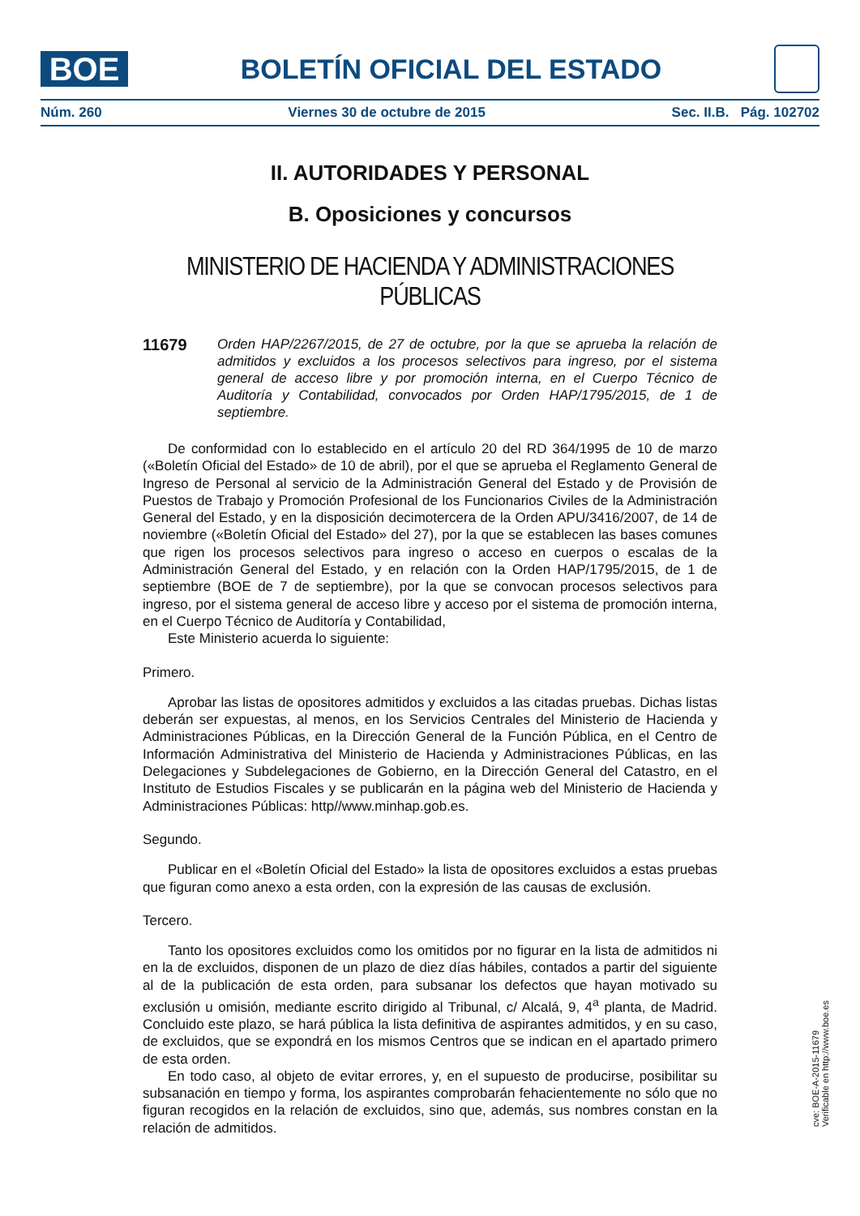BOE
BOLETÍN OFICIAL DEL ESTADO
Núm. 260 Viernes 30 de octubre de 2015 Sec. II.B. Pág. 102702
II. AUTORIDADES Y PERSONAL
B. Oposiciones y concursos
MINISTERIO DE HACIENDA Y ADMINISTRACIONES PÚBLICAS
11679
Orden HAP/2267/2015, de 27 de octubre, por la que se aprueba la relación de admitidos y excluidos a los procesos selectivos para ingreso, por el sistema general de acceso libre y por promoción interna, en el Cuerpo Técnico de Auditoría y Contabilidad, convocados por Orden HAP/1795/2015, de 1 de septiembre.
De conformidad con lo establecido en el artículo 20 del RD 364/1995 de 10 de marzo («Boletín Oficial del Estado» de 10 de abril), por el que se aprueba el Reglamento General de Ingreso de Personal al servicio de la Administración General del Estado y de Provisión de Puestos de Trabajo y Promoción Profesional de los Funcionarios Civiles de la Administración General del Estado, y en la disposición decimotercera de la Orden APU/3416/2007, de 14 de noviembre («Boletín Oficial del Estado» del 27), por la que se establecen las bases comunes que rigen los procesos selectivos para ingreso o acceso en cuerpos o escalas de la Administración General del Estado, y en relación con la Orden HAP/1795/2015, de 1 de septiembre (BOE de 7 de septiembre), por la que se convocan procesos selectivos para ingreso, por el sistema general de acceso libre y acceso por el sistema de promoción interna, en el Cuerpo Técnico de Auditoría y Contabilidad,
Este Ministerio acuerda lo siguiente:
Primero.
Aprobar las listas de opositores admitidos y excluidos a las citadas pruebas. Dichas listas deberán ser expuestas, al menos, en los Servicios Centrales del Ministerio de Hacienda y Administraciones Públicas, en la Dirección General de la Función Pública, en el Centro de Información Administrativa del Ministerio de Hacienda y Administraciones Públicas, en las Delegaciones y Subdelegaciones de Gobierno, en la Dirección General del Catastro, en el Instituto de Estudios Fiscales y se publicarán en la página web del Ministerio de Hacienda y Administraciones Públicas: http//www.minhap.gob.es.
Segundo.
Publicar en el «Boletín Oficial del Estado» la lista de opositores excluidos a estas pruebas que figuran como anexo a esta orden, con la expresión de las causas de exclusión.
Tercero.
Tanto los opositores excluidos como los omitidos por no figurar en la lista de admitidos ni en la de excluidos, disponen de un plazo de diez días hábiles, contados a partir del siguiente al de la publicación de esta orden, para subsanar los defectos que hayan motivado su exclusión u omisión, mediante escrito dirigido al Tribunal, c/ Alcalá, 9, 4<sup>a</sup> planta, de Madrid. Concluido este plazo, se hará pública la lista definitiva de aspirantes admitidos, y en su caso, de excluidos, que se expondrá en los mismos Centros que se indican en el apartado primero de esta orden.
En todo caso, al objeto de evitar errores, y, en el supuesto de producirse, posibilitar su subsanación en tiempo y forma, los aspirantes comprobarán fehacientemente no sólo que no figuran recogidos en la relación de excluidos, sino que, además, sus nombres constan en la relación de admitidos.
cve: BOE-A-2015-11679
Verificable en http://www.boe.es